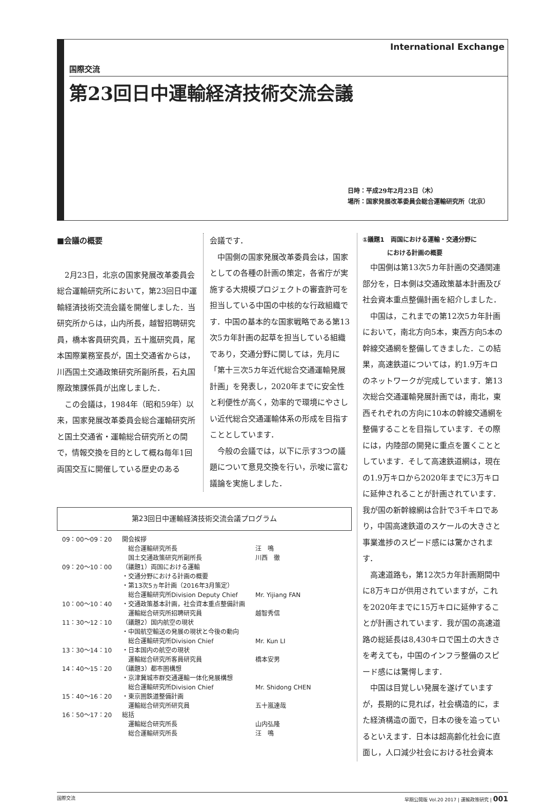International Exchange
国際交流
第23回日中運輸経済技術交流会議
日時：平成29年2月23日（木）
場所：国家発展改革委員会総合運輸研究所（北京）
■会議の概要
2月23日，北京の国家発展改革委員会総合運輸研究所において，第23回日中運輸経済技術交流会議を開催しました．当研究所からは，山内所長，越智招聘研究員，橋本客員研究員，五十嵐研究員，尾本国際業務室長が，国土交通省からは，川西国土交通政策研究所副所長，石丸国際政策課係員が出席しました．
この会議は，1984年（昭和59年）以来，国家発展改革委員会総合運輸研究所と国土交通省・運輸総合研究所との間で，情報交換を目的として概ね毎年1回両国交互に開催している歴史のある
会議です．
中国側の国家発展改革委員会は，国家としての各種の計画の策定，各省庁が実施する大規模プロジェクトの審査許可を担当している中国の中核的な行政組織です．中国の基本的な国家戦略である第13次5カ年計画の起草を担当している組織であり，交通分野に関しては，先月に「第十三次5カ年近代総合交通運輸発展計画」を発表し，2020年までに安全性と利便性が高く，効率的で環境にやさしい近代総合交通運輸体系の形成を目指すこととしています．
今般の会議では，以下に示す3つの議題について意見交換を行い，示唆に富む議論を実施しました．
第23回日中運輸経済技術交流会議プログラム
| 09：00〜09：20 | 開会挨拶 | |
| | 総合運輸研究所長 | 汪 鳴 |
| | 国土交通政策研究所副所長 | 川西 徹 |
| 09：20〜10：00 | （議題1）両国における運輸 | |
| | ・交通分野における計画の概要 | |
| | ・第13次5ヵ年計画（2016年3月策定） | |
| | 総合運輸研究所Division Deputy Chief | Mr. Yijiang FAN |
| 10：00〜10：40 | ・交通政策基本計画，社会資本重点整備計画 | |
| | 運輸総合研究所招聘研究員 | 越智秀信 |
| 11：30〜12：10 | （議題2）国内航空の現状 | |
| | ・中国航空輸送の発展の現状と今後の動向 | |
| | 総合運輸研究所Division Chief | Mr. Kun LI |
| 13：30〜14：10 | ・日本国内の航空の現状 | |
| | 運輸総合研究所客員研究員 | 橋本安男 |
| 14：40〜15：20 | （議題3）都市圏構想 | |
| | ・京津冀城市群交通運輸一体化発展構想 | |
| | 総合運輸研究所Division Chief | Mr. Shidong CHEN |
| 15：40〜16：20 | ・東京圏鉄道整備計画 | |
| | 運輸総合研究所研究員 | 五十嵐達哉 |
| 16：50〜17：20 | 総括 | |
| | 運輸総合研究所長 | 山内弘隆 |
| | 総合運輸研究所長 | 汪 鳴 |
①議題1　両国における運輸・交通分野に
　　　　における計画の概要
中国側は第13次5カ年計画の交通関連部分を，日本側は交通政策基本計画及び社会資本重点整備計画を紹介しました．
中国は，これまでの第12次5カ年計画において，南北方向5本，東西方向5本の幹線交通網を整備してきました．この結果，高速鉄道については，約1.9万キロのネットワークが完成しています．第13次総合交通運輸発展計画では，南北，東西それぞれの方向に10本の幹線交通網を整備することを目指しています．その際には，内陸部の開発に重点を置くこととしています．そして高速鉄道網は，現在の1.9万キロから2020年までに3万キロに延伸されることが計画されています．我が国の新幹線網は合計で3千キロであり，中国高速鉄道のスケールの大きさと事業進捗のスピード感には驚かされます．
高速道路も，第12次5カ年計画期間中に8万キロが供用されていますが，これを2020年までに15万キロに延伸することが計画されています．我が国の高速道路の総延長は8,430キロで国土の大きさを考えても，中国のインフラ整備のスピード感には驚愕します．
中国は目覚しい発展を遂げていますが，長期的に見れば，社会構造的に，また経済構造の面で，日本の後を追っているといえます．日本は超高齢化社会に直面し，人口減少社会における社会資本
国際交流 早期公開版 Vol.20 2017 | 運輸政策研究 | 001